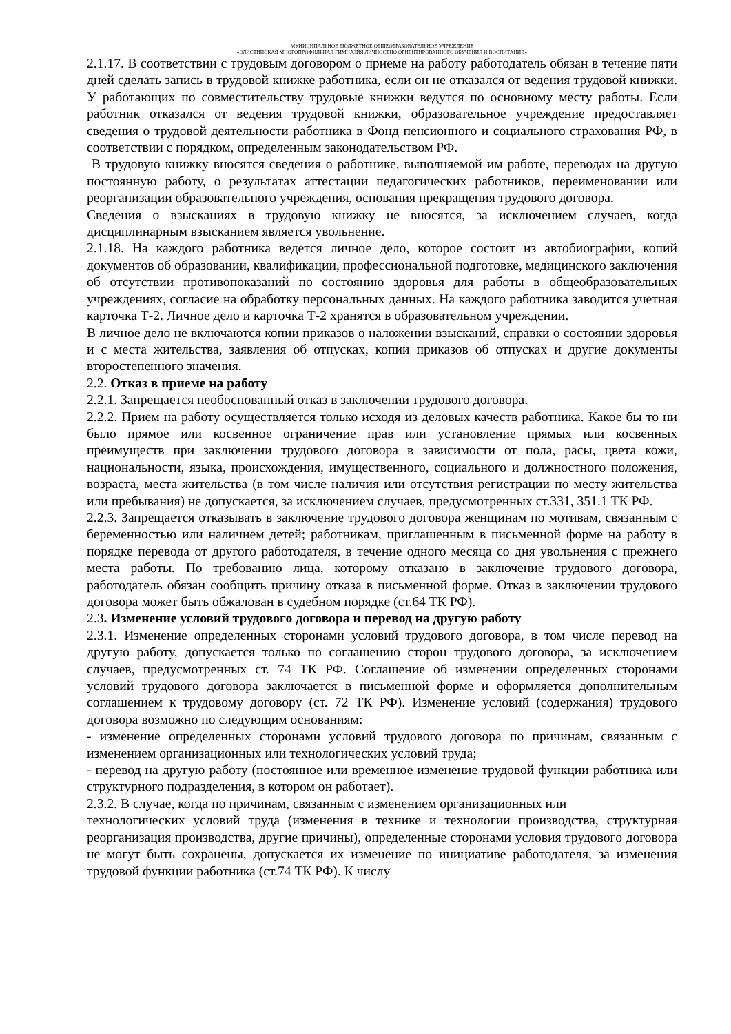МУНИЦИПАЛЬНОЕ БЮДЖЕТНОЕ ОБЩЕОБРАЗОВАТЕЛЬНОЕ УЧРЕЖДЕНИЕ
«ЭЛИСТИНСКАЯ МНОГОПРОФИЛЬНАЯ ГИМНАЗИЯ ЛИЧНОСТНО ОРИЕНТИРОВАННОГО ОБУЧЕНИЯ И ВОСПИТАНИЯ»
2.1.17. В соответствии с трудовым договором о приеме на работу работодатель обязан в течение пяти дней сделать запись в трудовой книжке работника, если он не отказался от ведения трудовой книжки. У работающих по совместительству трудовые книжки ведутся по основному месту работы. Если работник отказался от ведения трудовой книжки, образовательное учреждение предоставляет сведения о трудовой деятельности работника в Фонд пенсионного и социального страхования РФ, в соответствии с порядком, определенным законодательством РФ.
В трудовую книжку вносятся сведения о работнике, выполняемой им работе, переводах на другую постоянную работу, о результатах аттестации педагогических работников, переименовании или реорганизации образовательного учреждения, основания прекращения трудового договора.
Сведения о взысканиях в трудовую книжку не вносятся, за исключением случаев, когда дисциплинарным взысканием является увольнение.
2.1.18. На каждого работника ведется личное дело, которое состоит из автобиографии, копий документов об образовании, квалификации, профессиональной подготовке, медицинского заключения об отсутствии противопоказаний по состоянию здоровья для работы в общеобразовательных учреждениях, согласие на обработку персональных данных. На каждого работника заводится учетная карточка Т-2. Личное дело и карточка Т-2 хранятся в образовательном учреждении.
В личное дело не включаются копии приказов о наложении взысканий, справки о состоянии здоровья и с места жительства, заявления об отпусках, копии приказов об отпусках и другие документы второстепенного значения.
2.2. Отказ в приеме на работу
2.2.1. Запрещается необоснованный отказ в заключении трудового договора.
2.2.2. Прием на работу осуществляется только исходя из деловых качеств работника. Какое бы то ни было прямое или косвенное ограничение прав или установление прямых или косвенных преимуществ при заключении трудового договора в зависимости от пола, расы, цвета кожи, национальности, языка, происхождения, имущественного, социального и должностного положения, возраста, места жительства (в том числе наличия или отсутствия регистрации по месту жительства или пребывания) не допускается, за исключением случаев, предусмотренных ст.331, 351.1 ТК РФ.
2.2.3. Запрещается отказывать в заключение трудового договора женщинам по мотивам, связанным с беременностью или наличием детей; работникам, приглашенным в письменной форме на работу в порядке перевода от другого работодателя, в течение одного месяца со дня увольнения с прежнего места работы. По требованию лица, которому отказано в заключение трудового договора, работодатель обязан сообщить причину отказа в письменной форме. Отказ в заключении трудового договора может быть обжалован в судебном порядке (ст.64 ТК РФ).
2.3. Изменение условий трудового договора и перевод на другую работу
2.3.1. Изменение определенных сторонами условий трудового договора, в том числе перевод на другую работу, допускается только по соглашению сторон трудового договора, за исключением случаев, предусмотренных ст. 74 ТК РФ. Соглашение об изменении определенных сторонами условий трудового договора заключается в письменной форме и оформляется дополнительным соглашением к трудовому договору (ст. 72 ТК РФ). Изменение условий (содержания) трудового договора возможно по следующим основаниям:
- изменение определенных сторонами условий трудового договора по причинам, связанным с изменением организационных или технологических условий труда;
- перевод на другую работу (постоянное или временное изменение трудовой функции работника или структурного подразделения, в котором он работает).
2.3.2. В случае, когда по причинам, связанным с изменением организационных или
технологических условий труда (изменения в технике и технологии производства, структурная реорганизация производства, другие причины), определенные сторонами условия трудового договора не могут быть сохранены, допускается их изменение по инициативе работодателя, за изменения трудовой функции работника (ст.74 ТК РФ). К числу